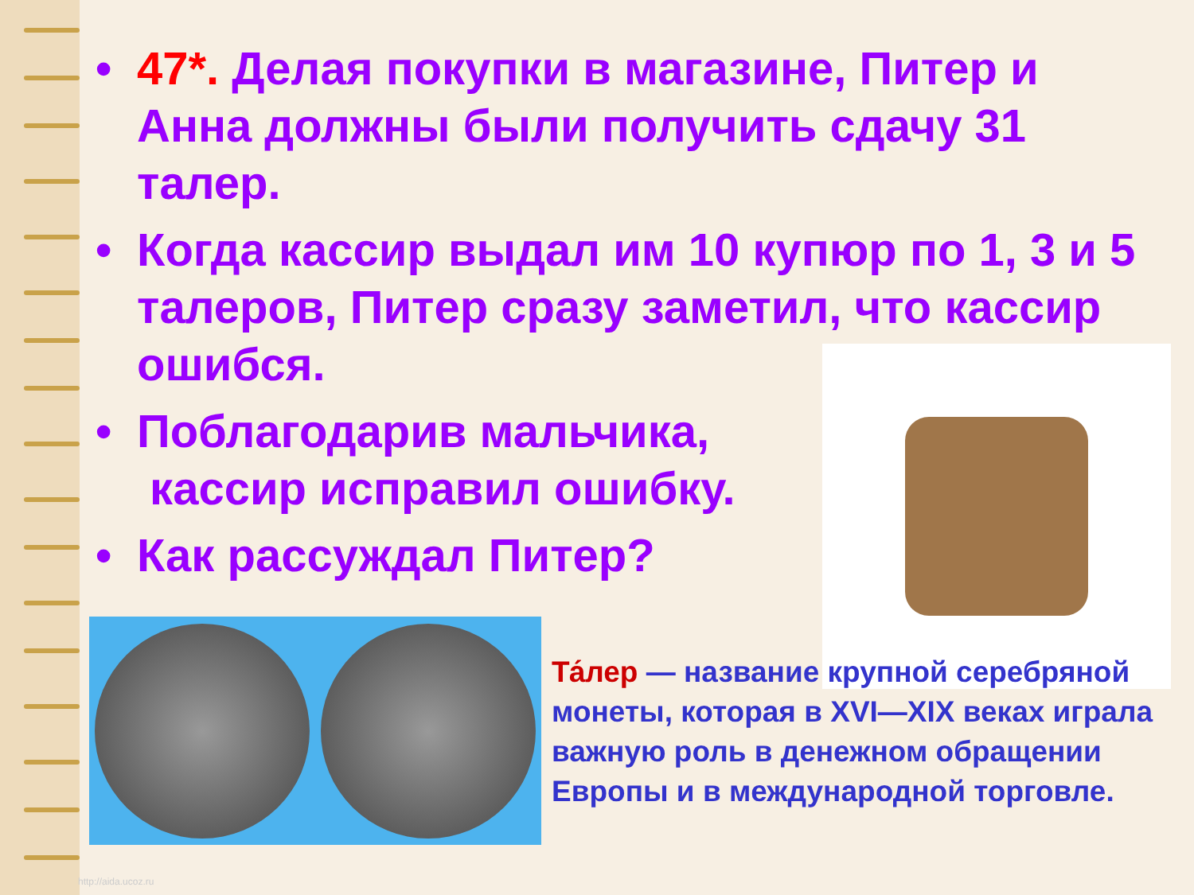• 47*. Делая покупки в магазине, Питер и Анна должны были получить сдачу 31 талер.
• Когда кассир выдал им 10 купюр по 1, 3 и 5 талеров, Питер сразу заметил, что кассир ошибся.
• Поблагодарив мальчика,
кассир исправил ошибку.
• Как рассуждал Питер?
Та́лер — название крупной серебряной монеты, которая в XVI—XIX веках играла важную роль в денежном обращении Европы и в международной торговле.
http://aida.ucoz.ru